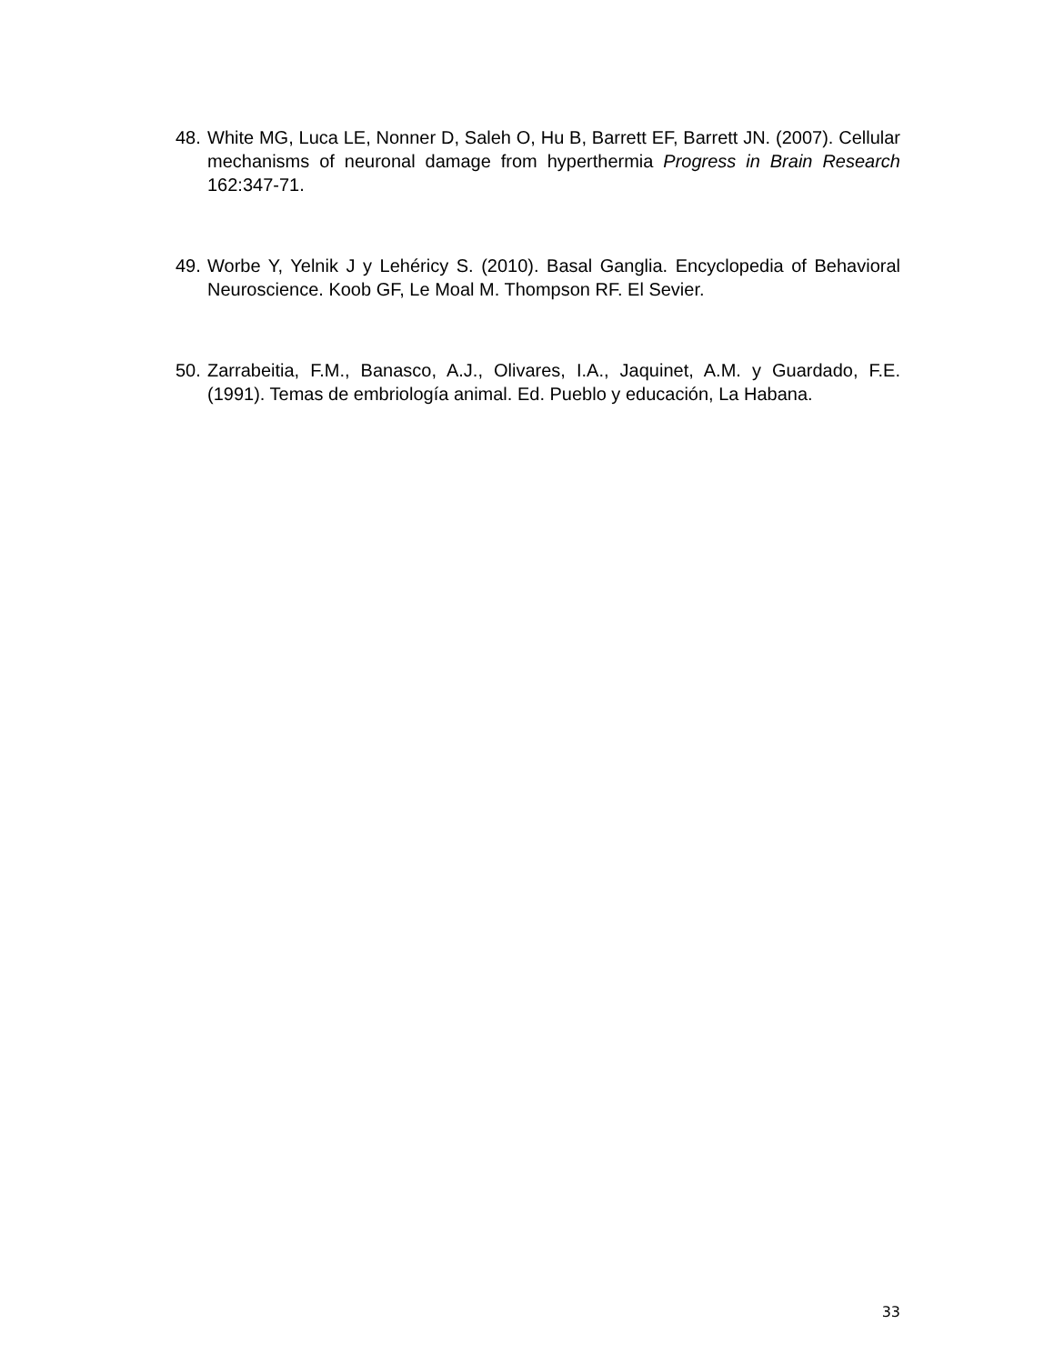48. White MG, Luca LE, Nonner D, Saleh O, Hu B, Barrett EF, Barrett JN. (2007). Cellular mechanisms of neuronal damage from hyperthermia Progress in Brain Research 162:347-71.
49. Worbe Y, Yelnik J y Lehéricy S. (2010). Basal Ganglia. Encyclopedia of Behavioral Neuroscience. Koob GF, Le Moal M. Thompson RF. El Sevier.
50. Zarrabeitia, F.M., Banasco, A.J., Olivares, I.A., Jaquinet, A.M. y Guardado, F.E. (1991). Temas de embriología animal. Ed. Pueblo y educación, La Habana.
33